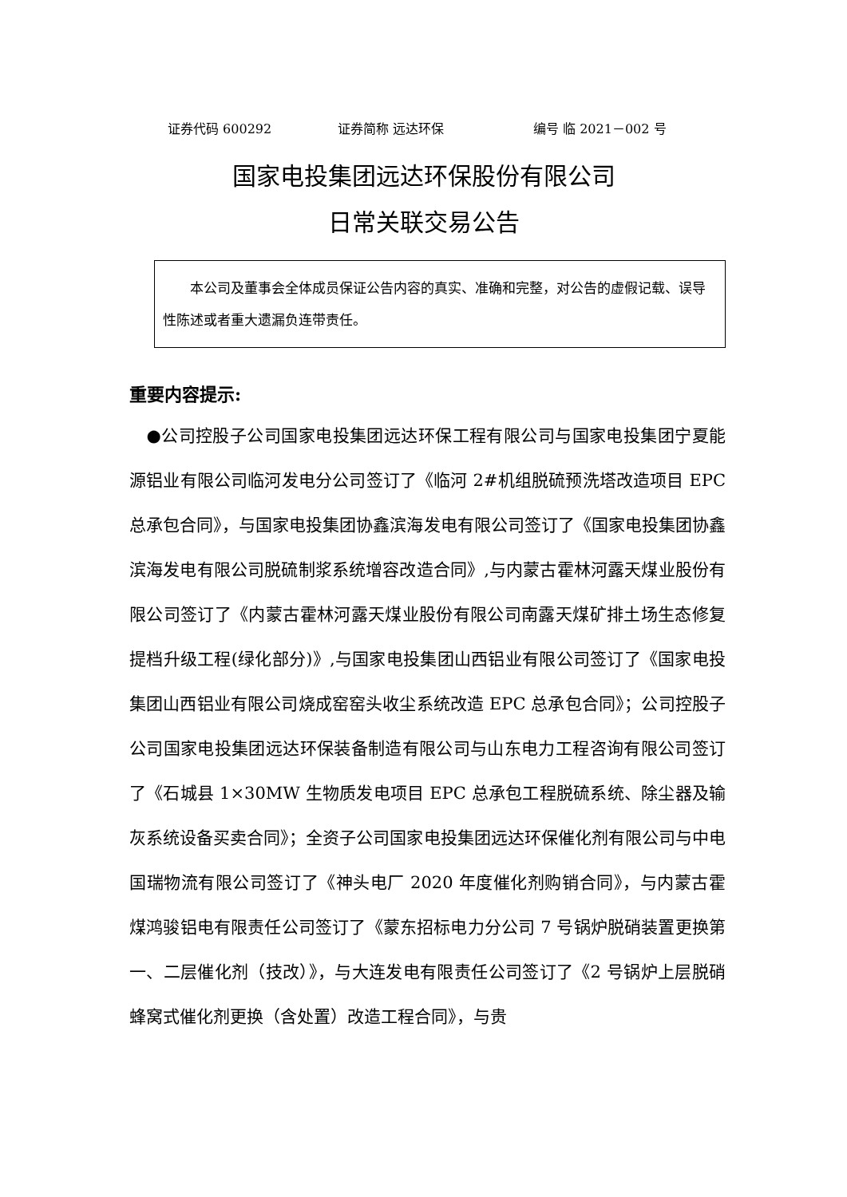证券代码 600292 证券简称 远达环保 编号 临 2021－002 号
国家电投集团远达环保股份有限公司
日常关联交易公告
  本公司及董事会全体成员保证公告内容的真实、准确和完整，对公告的虚假记载、误导性陈述或者重大遗漏负连带责任。
重要内容提示:
 ●公司控股子公司国家电投集团远达环保工程有限公司与国家电投集团宁夏能源铝业有限公司临河发电分公司签订了《临河 2#机组脱硫预洗塔改造项目 EPC 总承包合同》，与国家电投集团协鑫滨海发电有限公司签订了《国家电投集团协鑫滨海发电有限公司脱硫制浆系统增容改造合同》,与内蒙古霍林河露天煤业股份有限公司签订了《内蒙古霍林河露天煤业股份有限公司南露天煤矿排土场生态修复提档升级工程(绿化部分)》,与国家电投集团山西铝业有限公司签订了《国家电投集团山西铝业有限公司烧成窑窑头收尘系统改造 EPC 总承包合同》；公司控股子公司国家电投集团远达环保装备制造有限公司与山东电力工程咨询有限公司签订了《石城县 1×30MW 生物质发电项目 EPC 总承包工程脱硫系统、除尘器及输灰系统设备买卖合同》；全资子公司国家电投集团远达环保催化剂有限公司与中电国瑞物流有限公司签订了《神头电厂 2020 年度催化剂购销合同》，与内蒙古霍煤鸿骏铝电有限责任公司签订了《蒙东招标电力分公司 7 号锅炉脱硝装置更换第一、二层催化剂（技改）》，与大连发电有限责任公司签订了《2 号锅炉上层脱硝蜂窝式催化剂更换（含处置）改造工程合同》，与贵